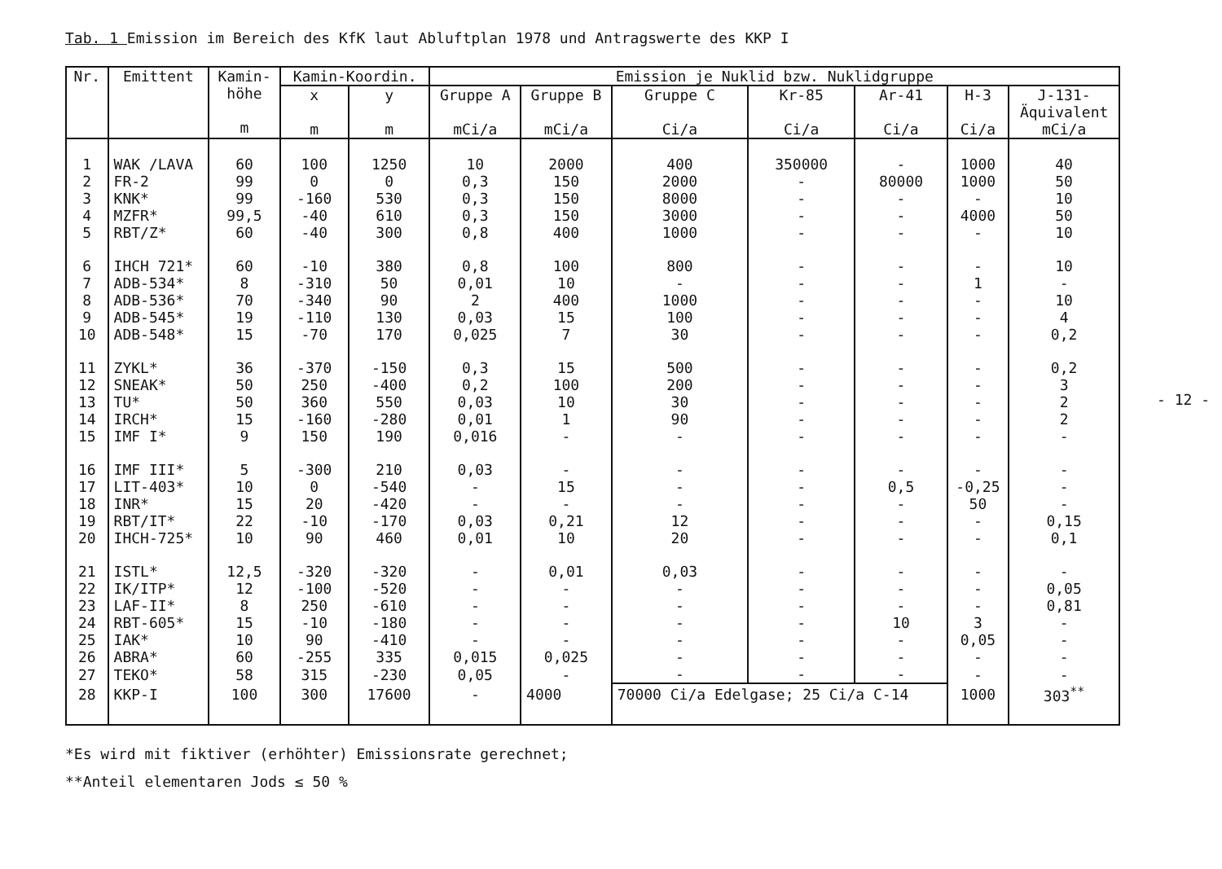Tab. 1 Emission im Bereich des KfK laut Abluftplan 1978 und Antragswerte des KKP I
| Nr. | Emittent | Kamin- höhe m | Kamin-Koordin. | | Emission je Nuklid bzw. Nuklidgruppe | | | | | | |
| --- | --- | --- | --- | --- | --- | --- | --- | --- | --- | --- | --- |
| | | | x m | y m | Gruppe A mCi/a | Gruppe B mCi/a | Gruppe C Ci/a | Kr-85 Ci/a | Ar-41 Ci/a | H-3 Ci/a | J-131- Äquivalent mCi/a |
| 1 | WAK /LAVA | 60 | 100 | 1250 | 10 | 2000 | 400 | 350000 | - | 1000 | 40 |
| 2 | FR-2 | 99 | 0 | 0 | 0,3 | 150 | 2000 | - | 80000 | 1000 | 50 |
| 3 | KNK* | 99 | -160 | 530 | 0,3 | 150 | 8000 | - | - | - | 10 |
| 4 | MZFR* | 99,5 | -40 | 610 | 0,3 | 150 | 3000 | - | - | 4000 | 50 |
| 5 | RBT/Z* | 60 | -40 | 300 | 0,8 | 400 | 1000 | - | - | - | 10 |
| 6 | IHCH 721* | 60 | -10 | 380 | 0,8 | 100 | 800 | - | - | - | 10 |
| 7 | ADB-534* | 8 | -310 | 50 | 0,01 | 10 | - | - | - | 1 | - |
| 8 | ADB-536* | 70 | -340 | 90 | 2 | 400 | 1000 | - | - | - | 10 |
| 9 | ADB-545* | 19 | -110 | 130 | 0,03 | 15 | 100 | - | - | - | 4 |
| 10 | ADB-548* | 15 | -70 | 170 | 0,025 | 7 | 30 | - | - | - | 0,2 |
| 11 | ZYKL* | 36 | -370 | -150 | 0,3 | 15 | 500 | - | - | - | 0,2 |
| 12 | SNEAK* | 50 | 250 | -400 | 0,2 | 100 | 200 | - | - | - | 3 |
| 13 | TU* | 50 | 360 | 550 | 0,03 | 10 | 30 | - | - | - | 2 |
| 14 | IRCH* | 15 | -160 | -280 | 0,01 | 1 | 90 | - | - | - | 2 |
| 15 | IMF I* | 9 | 150 | 190 | 0,016 | - | - | - | - | - | - |
| 16 | IMF III* | 5 | -300 | 210 | 0,03 | - | - | - | - | - | - |
| 17 | LIT-403* | 10 | 0 | -540 | - | 15 | - | - | 0,5 | -0,25 | - |
| 18 | INR* | 15 | 20 | -420 | - | - | - | - | - | 50 | - |
| 19 | RBT/IT* | 22 | -10 | -170 | 0,03 | 0,21 | 12 | - | - | - | 0,15 |
| 20 | IHCH-725* | 10 | 90 | 460 | 0,01 | 10 | 20 | - | - | - | 0,1 |
| 21 | ISTL* | 12,5 | -320 | -320 | - | 0,01 | 0,03 | - | - | - | - |
| 22 | IK/ITP* | 12 | -100 | -520 | - | - | - | - | - | - | 0,05 |
| 23 | LAF-II* | 8 | 250 | -610 | - | - | - | - | - | - | 0,81 |
| 24 | RBT-605* | 15 | -10 | -180 | - | - | - | - | 10 | 3 | - |
| 25 | IAK* | 10 | 90 | -410 | - | - | - | - | - | 0,05 | - |
| 26 | ABRA* | 60 | -255 | 335 | 0,015 | 0,025 | - | - | - | - | - |
| 27 | TEKO* | 58 | 315 | -230 | 0,05 | - | - | - | - | - | - |
| 28 | KKP-I | 100 | 300 | 17600 | - | 4000 | 70000 Ci/a Edelgase; 25 Ci/a C-14 | | | 1000 | 303<sup>**</sup> |
*Es wird mit fiktiver (erhöhter) Emissionsrate gerechnet;
**Anteil elementaren Jods ≤ 50 %
- 12 -